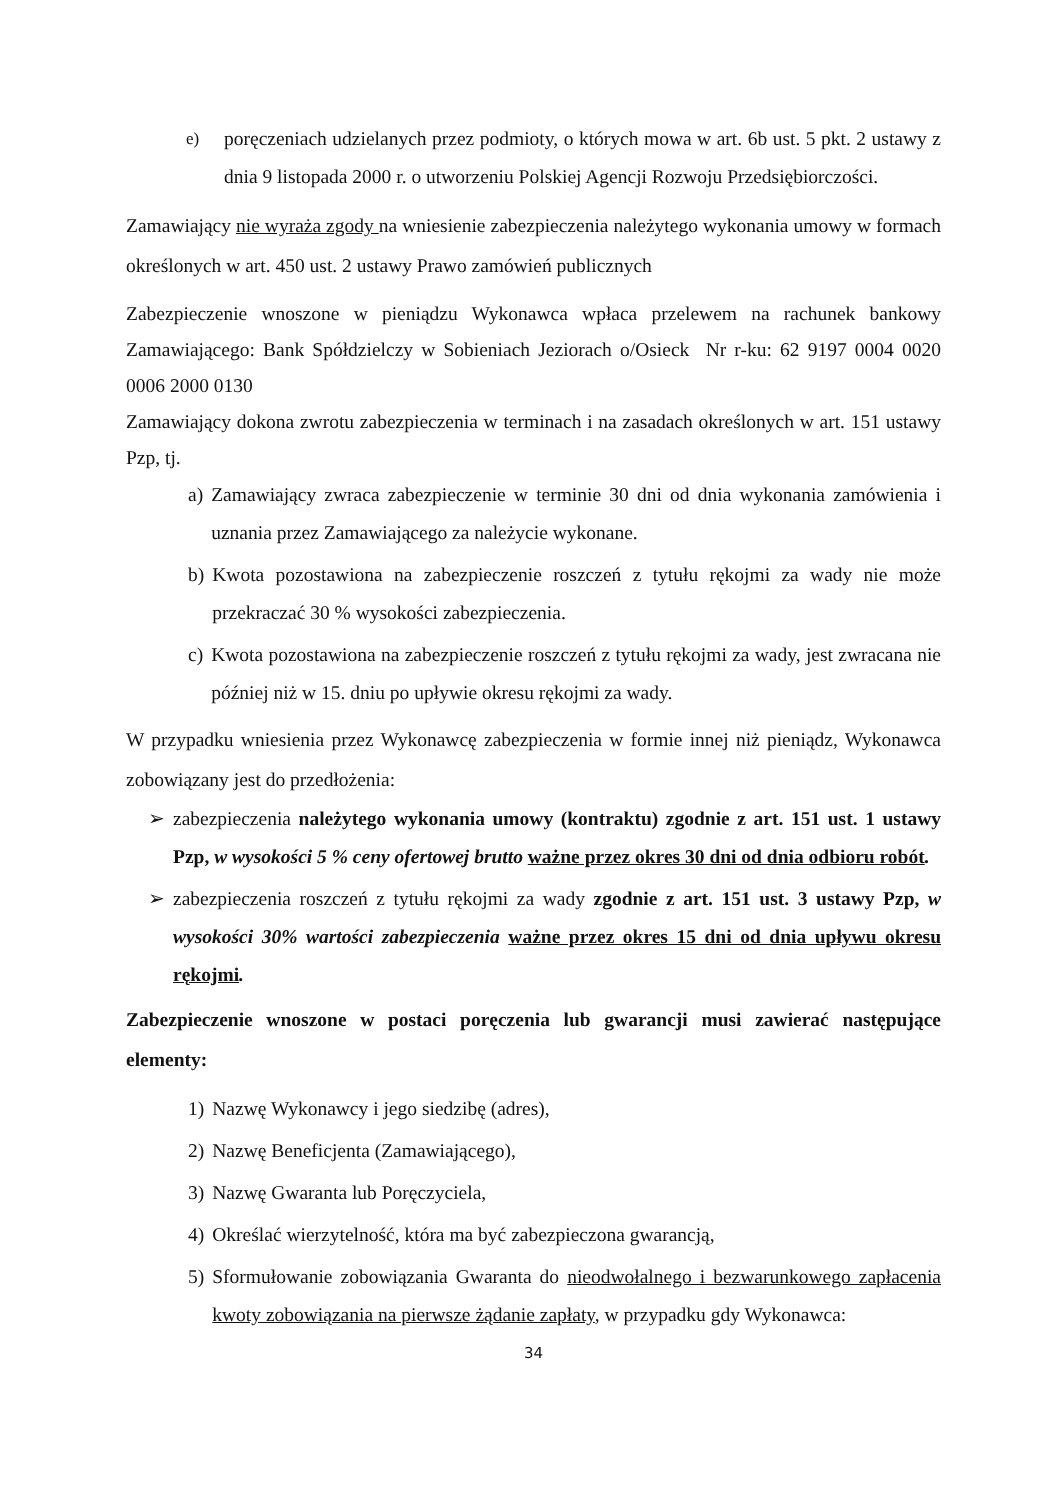e) poręczeniach udzielanych przez podmioty, o których mowa w art. 6b ust. 5 pkt. 2 ustawy z dnia 9 listopada 2000 r. o utworzeniu Polskiej Agencji Rozwoju Przedsiębiorczości.
Zamawiający nie wyraża zgody na wniesienie zabezpieczenia należytego wykonania umowy w formach określonych w art. 450 ust. 2 ustawy Prawo zamówień publicznych
Zabezpieczenie wnoszone w pieniądzu Wykonawca wpłaca przelewem na rachunek bankowy Zamawiającego: Bank Spółdzielczy w Sobieniach Jeziorach o/Osieck Nr r-ku: 62 9197 0004 0020 0006 2000 0130
Zamawiający dokona zwrotu zabezpieczenia w terminach i na zasadach określonych w art. 151 ustawy Pzp, tj.
a) Zamawiający zwraca zabezpieczenie w terminie 30 dni od dnia wykonania zamówienia i uznania przez Zamawiającego za należycie wykonane.
b) Kwota pozostawiona na zabezpieczenie roszczeń z tytułu rękojmi za wady nie może przekraczać 30 % wysokości zabezpieczenia.
c) Kwota pozostawiona na zabezpieczenie roszczeń z tytułu rękojmi za wady, jest zwracana nie później niż w 15. dniu po upływie okresu rękojmi za wady.
W przypadku wniesienia przez Wykonawcę zabezpieczenia w formie innej niż pieniądz, Wykonawca zobowiązany jest do przedłożenia:
➢ zabezpieczenia należytego wykonania umowy (kontraktu) zgodnie z art. 151 ust. 1 ustawy Pzp, w wysokości 5 % ceny ofertowej brutto ważne przez okres 30 dni od dnia odbioru robót.
➢ zabezpieczenia roszczeń z tytułu rękojmi za wady zgodnie z art. 151 ust. 3 ustawy Pzp, w wysokości 30% wartości zabezpieczenia ważne przez okres 15 dni od dnia upływu okresu rękojmi.
Zabezpieczenie wnoszone w postaci poręczenia lub gwarancji musi zawierać następujące elementy:
1) Nazwę Wykonawcy i jego siedzibę (adres),
2) Nazwę Beneficjenta (Zamawiającego),
3) Nazwę Gwaranta lub Poręczyciela,
4) Określać wierzytelność, która ma być zabezpieczona gwarancją,
5) Sformułowanie zobowiązania Gwaranta do nieodwołalnego i bezwarunkowego zapłacenia kwoty zobowiązania na pierwsze żądanie zapłaty, w przypadku gdy Wykonawca:
34